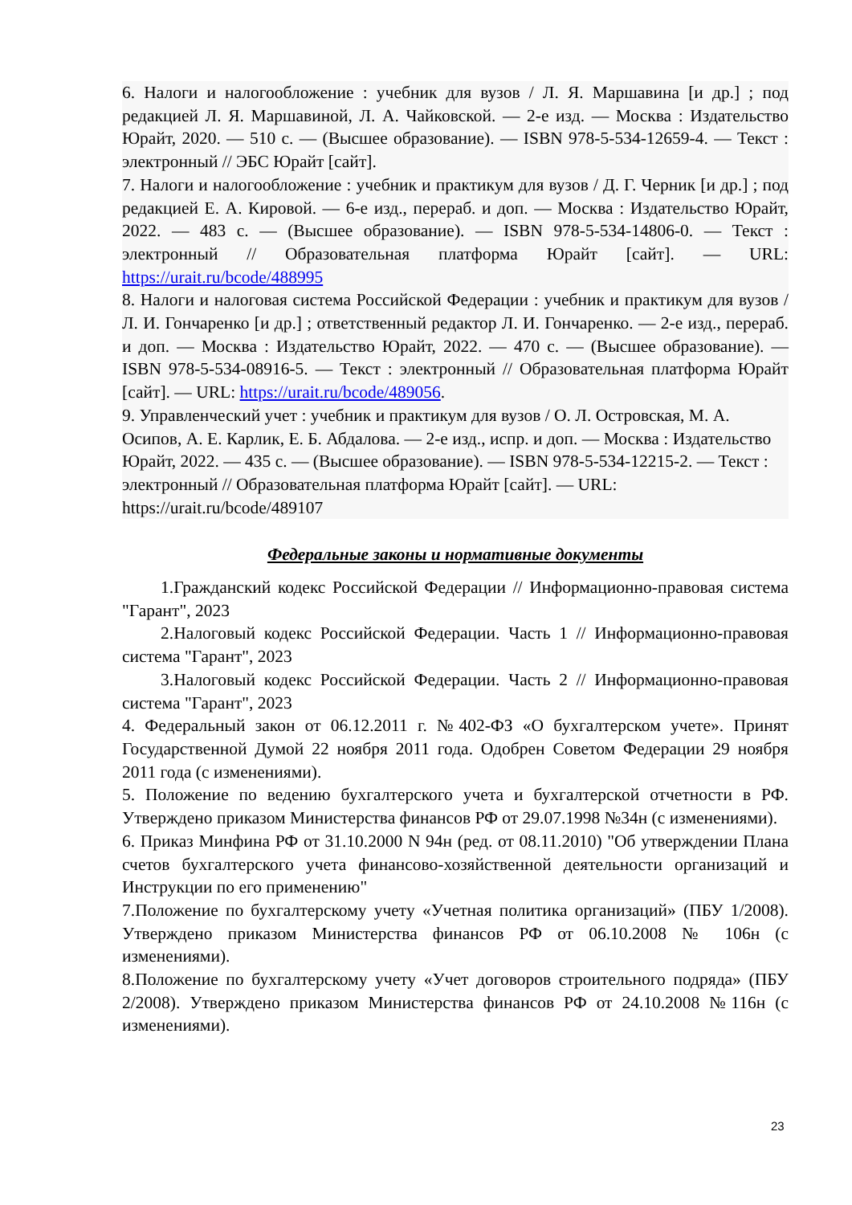6. Налоги и налогообложение : учебник для вузов / Л. Я. Маршавина [и др.] ; под редакцией Л. Я. Маршавиной, Л. А. Чайковской. — 2-е изд. — Москва : Издательство Юрайт, 2020. — 510 с. — (Высшее образование). — ISBN 978-5-534-12659-4. — Текст : электронный // ЭБС Юрайт [сайт].
7. Налоги и налогообложение : учебник и практикум для вузов / Д. Г. Черник [и др.] ; под редакцией Е. А. Кировой. — 6-е изд., перераб. и доп. — Москва : Издательство Юрайт, 2022. — 483 с. — (Высшее образование). — ISBN 978-5-534-14806-0. — Текст : электронный // Образовательная платформа Юрайт [сайт]. — URL: https://urait.ru/bcode/488995
8. Налоги и налоговая система Российской Федерации : учебник и практикум для вузов / Л. И. Гончаренко [и др.] ; ответственный редактор Л. И. Гончаренко. — 2-е изд., перераб. и доп. — Москва : Издательство Юрайт, 2022. — 470 с. — (Высшее образование). — ISBN 978-5-534-08916-5. — Текст : электронный // Образовательная платформа Юрайт [сайт]. — URL: https://urait.ru/bcode/489056.
9. Управленческий учет : учебник и практикум для вузов / О. Л. Островская, М. А. Осипов, А. Е. Карлик, Е. Б. Абдалова. — 2-е изд., испр. и доп. — Москва : Издательство Юрайт, 2022. — 435 с. — (Высшее образование). — ISBN 978-5-534-12215-2. — Текст : электронный // Образовательная платформа Юрайт [сайт]. — URL: https://urait.ru/bcode/489107
Федеральные законы и нормативные документы
1.Гражданский кодекс Российской Федерации // Информационно-правовая система "Гарант", 2023
2.Налоговый кодекс Российской Федерации. Часть 1 // Информационно-правовая система "Гарант", 2023
3.Налоговый кодекс Российской Федерации. Часть 2 // Информационно-правовая система "Гарант", 2023
4. Федеральный закон от 06.12.2011 г. №402-ФЗ «О бухгалтерском учете». Принят Государственной Думой 22 ноября 2011 года. Одобрен Советом Федерации 29 ноября 2011 года (с изменениями).
5. Положение по ведению бухгалтерского учета и бухгалтерской отчетности в РФ. Утверждено приказом Министерства финансов РФ от 29.07.1998 №34н (с изменениями).
6. Приказ Минфина РФ от 31.10.2000 N 94н (ред. от 08.11.2010) "Об утверждении Плана счетов бухгалтерского учета финансово-хозяйственной деятельности организаций и Инструкции по его применению"
7.Положение по бухгалтерскому учету «Учетная политика организаций» (ПБУ 1/2008). Утверждено приказом Министерства финансов РФ от 06.10.2008 № 106н (с изменениями).
8.Положение по бухгалтерскому учету «Учет договоров строительного подряда» (ПБУ 2/2008). Утверждено приказом Министерства финансов РФ от 24.10.2008 №116н (с изменениями).
23